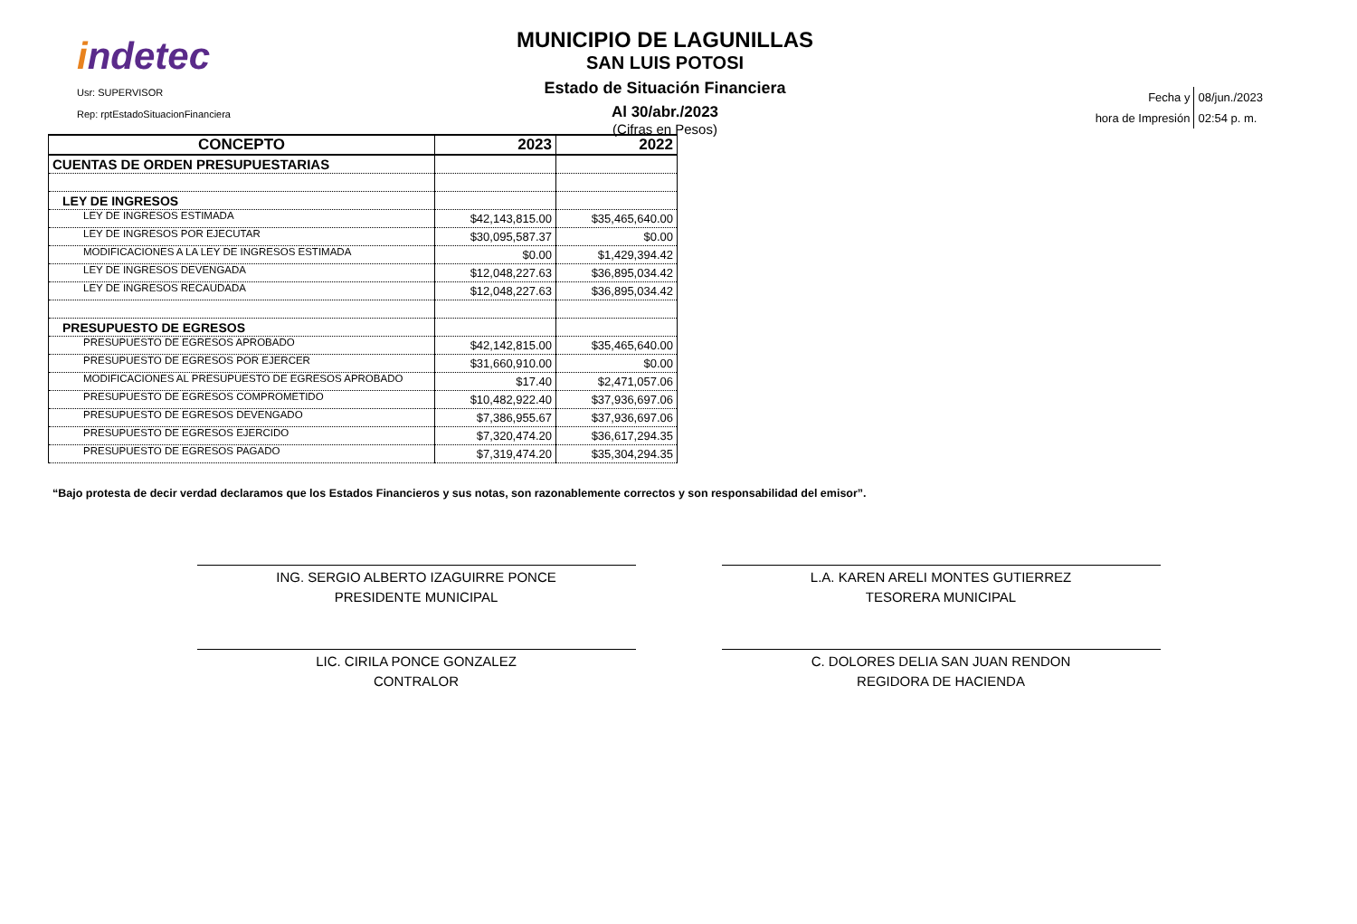indetec
Usr: SUPERVISOR
Rep: rptEstadoSituacionFinanciera
MUNICIPIO DE LAGUNILLAS
SAN LUIS POTOSI
Estado de Situación Financiera
Al 30/abr./2023
(Cifras en Pesos)
| Fecha y | 08/jun./2023 |
| hora de Impresión | 02:54 p. m. |
| CONCEPTO | 2023 | 2022 |
| --- | --- | --- |
| CUENTAS DE ORDEN PRESUPUESTARIAS | | |
| LEY DE INGRESOS | | |
| LEY DE INGRESOS ESTIMADA | $42,143,815.00 | $35,465,640.00 |
| LEY DE INGRESOS POR EJECUTAR | $30,095,587.37 | $0.00 |
| MODIFICACIONES A LA LEY DE INGRESOS ESTIMADA | $0.00 | $1,429,394.42 |
| LEY DE INGRESOS DEVENGADA | $12,048,227.63 | $36,895,034.42 |
| LEY DE INGRESOS RECAUDADA | $12,048,227.63 | $36,895,034.42 |
| PRESUPUESTO DE EGRESOS | | |
| PRESUPUESTO DE EGRESOS APROBADO | $42,142,815.00 | $35,465,640.00 |
| PRESUPUESTO DE EGRESOS POR EJERCER | $31,660,910.00 | $0.00 |
| MODIFICACIONES AL PRESUPUESTO DE EGRESOS APROBADO | $17.40 | $2,471,057.06 |
| PRESUPUESTO DE EGRESOS COMPROMETIDO | $10,482,922.40 | $37,936,697.06 |
| PRESUPUESTO DE EGRESOS DEVENGADO | $7,386,955.67 | $37,936,697.06 |
| PRESUPUESTO DE EGRESOS EJERCIDO | $7,320,474.20 | $36,617,294.35 |
| PRESUPUESTO DE EGRESOS PAGADO | $7,319,474.20 | $35,304,294.35 |
“Bajo protesta de decir verdad declaramos que los Estados Financieros y sus notas, son razonablemente correctos y son responsabilidad del emisor”.
ING. SERGIO ALBERTO IZAGUIRRE PONCE
PRESIDENTE MUNICIPAL
L.A. KAREN ARELI MONTES GUTIERREZ
TESORERA MUNICIPAL
LIC. CIRILA PONCE GONZALEZ
CONTRALOR
C. DOLORES DELIA SAN JUAN RENDON
REGIDORA DE HACIENDA